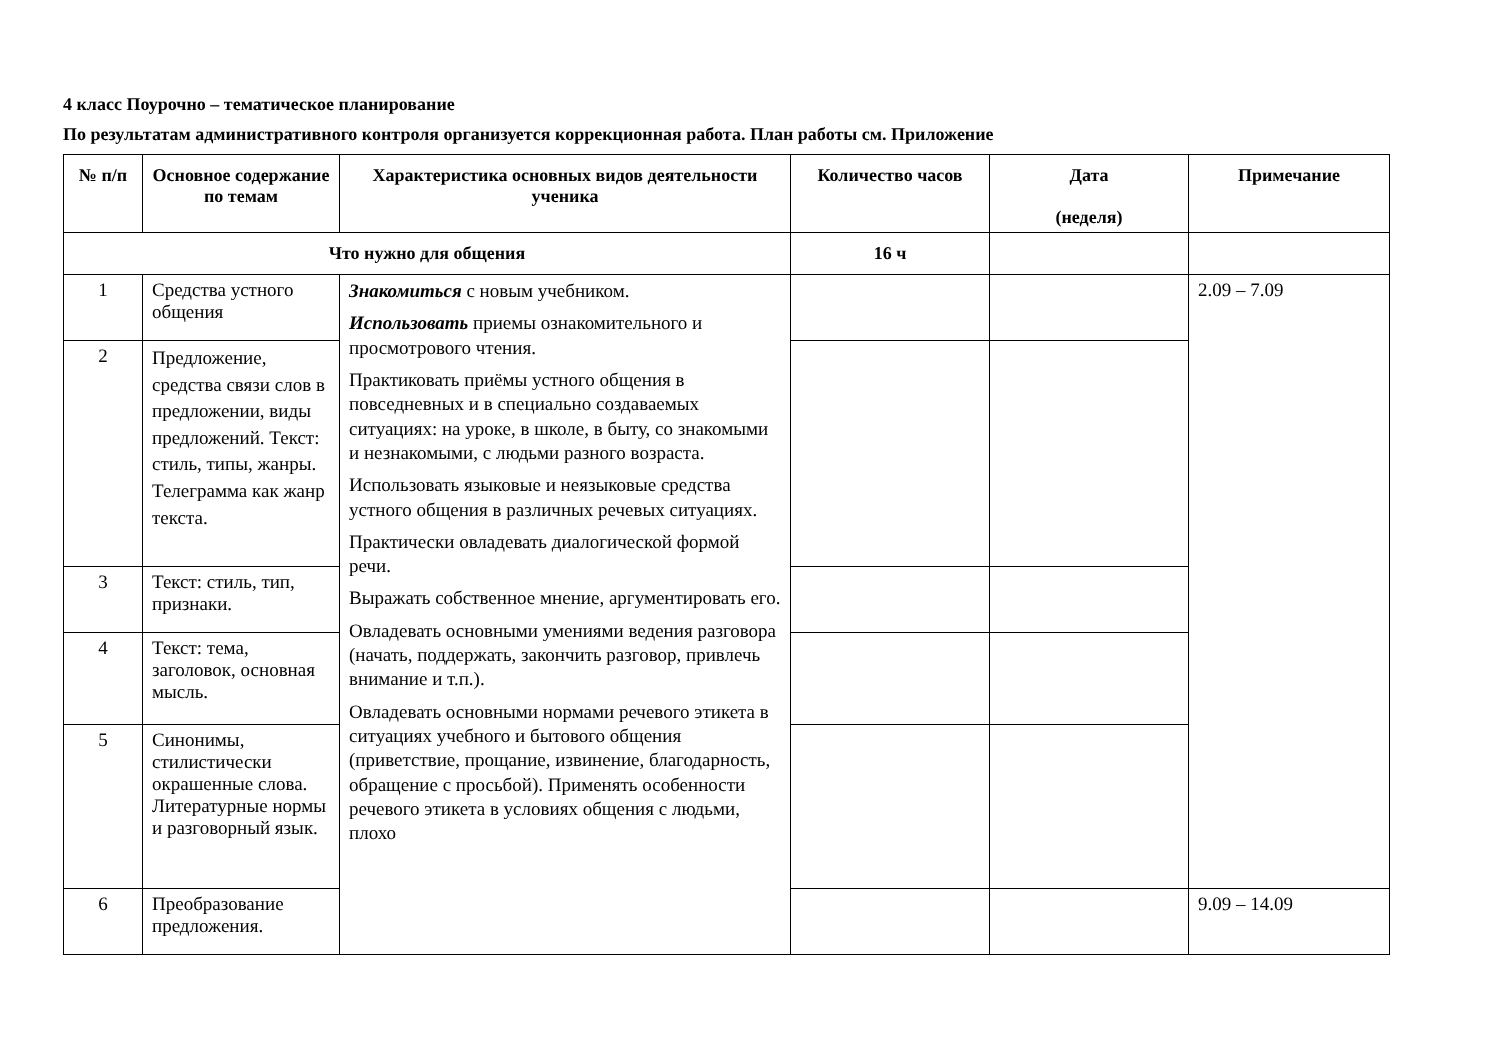4 класс Поурочно – тематическое планирование
По результатам административного контроля организуется коррекционная работа. План работы см. Приложение
| № п/п | Основное содержание по темам | Характеристика основных видов деятельности ученика | Количество часов | Дата (неделя) | Примечание |
| --- | --- | --- | --- | --- | --- |
| Что нужно для общения | | | 16 ч | | |
| 1 | Средства устного общения | Знакомиться с новым учебником. Использовать приемы ознакомительного и просмотрового чтения. Практиковать приёмы устного общения в повседневных и в специально создаваемых ситуациях: на уроке, в школе, в быту, со знакомыми и незнакомыми, с людьми разного возраста. Использовать языковые и неязыковые средства устного общения в различных речевых ситуациях. Практически овладевать диалогической формой речи. Выражать собственное мнение, аргументировать его. Овладевать основными умениями ведения разговора (начать, поддержать, закончить разговор, привлечь внимание и т.п.). Овладевать основными нормами речевого этикета в ситуациях учебного и бытового общения (приветствие, прощание, извинение, благодарность, обращение с просьбой). Применять особенности речевого этикета в условиях общения с людьми, плохо | | | 2.09 – 7.09 |
| 2 | Предложение, средства связи слов в предложении, виды предложений. Текст: стиль, типы, жанры. Телеграмма как жанр текста. | | | | |
| 3 | Текст: стиль, тип, признаки. | | | | |
| 4 | Текст: тема, заголовок, основная мысль. | | | | |
| 5 | Синонимы, стилистически окрашенные слова. Литературные нормы и разговорный язык. | | | | |
| 6 | Преобразование предложения. | | | | 9.09 – 14.09 |